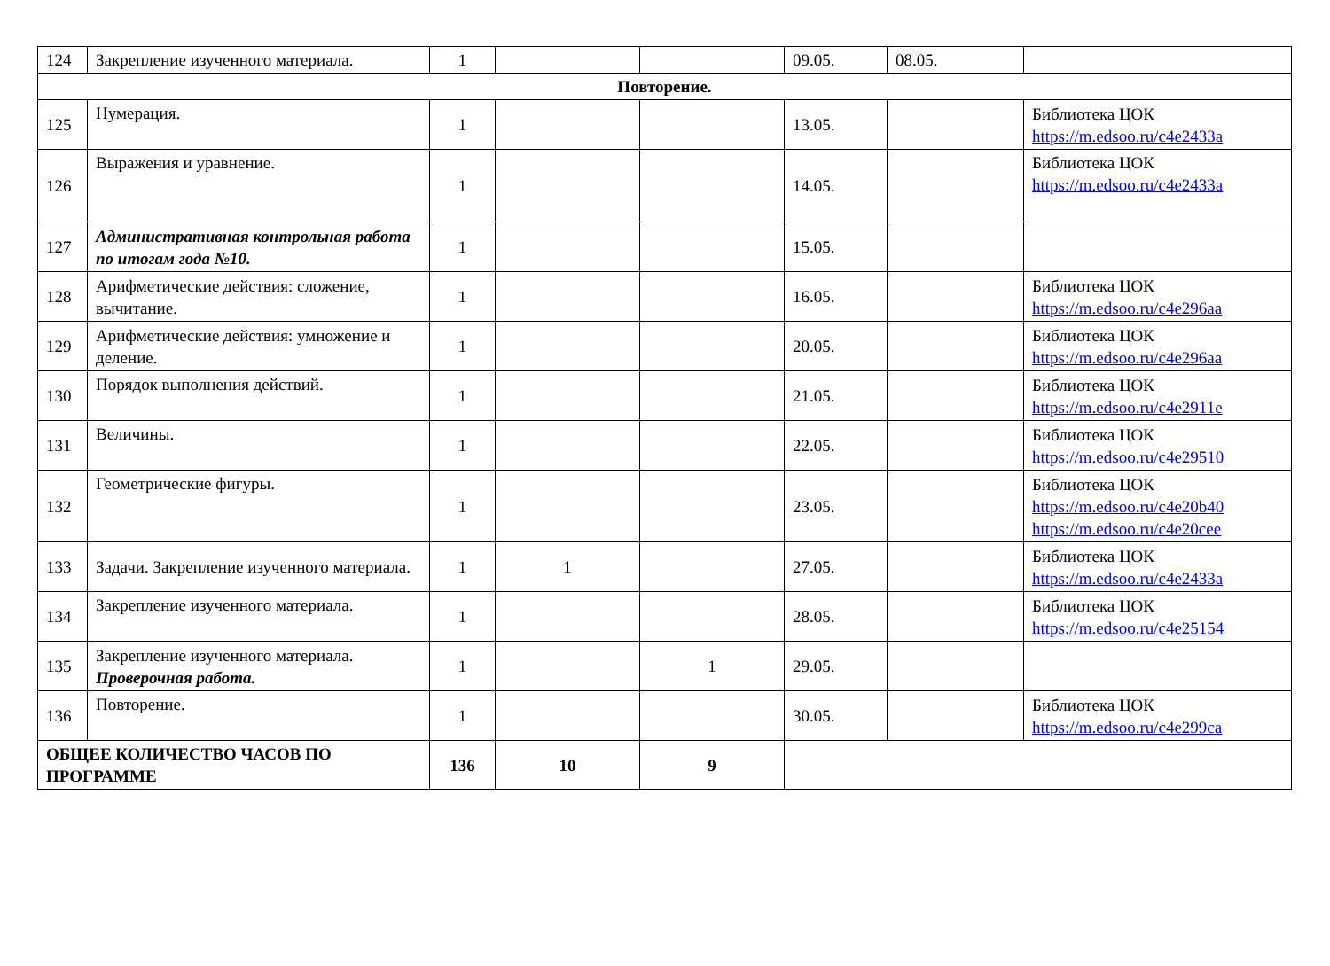| 124 | Закрепление изученного материала. | 1 | | | 09.05. | 08.05. | |
| Повторение. | | | | | | | |
| 125 | Нумерация. | 1 | | | 13.05. | | Библиотека ЦОК https://m.edsoo.ru/c4e2433a |
| 126 | Выражения и уравнение. | 1 | | | 14.05. | | Библиотека ЦОК https://m.edsoo.ru/c4e2433a |
| 127 | Административная контрольная работа по итогам года №10. | 1 | | | 15.05. | | |
| 128 | Арифметические действия: сложение, вычитание. | 1 | | | 16.05. | | Библиотека ЦОК https://m.edsoo.ru/c4e296aa |
| 129 | Арифметические действия: умножение и деление. | 1 | | | 20.05. | | Библиотека ЦОК https://m.edsoo.ru/c4e296aa |
| 130 | Порядок выполнения действий. | 1 | | | 21.05. | | Библиотека ЦОК https://m.edsoo.ru/c4e2911e |
| 131 | Величины. | 1 | | | 22.05. | | Библиотека ЦОК https://m.edsoo.ru/c4e29510 |
| 132 | Геометрические фигуры. | 1 | | | 23.05. | | Библиотека ЦОК https://m.edsoo.ru/c4e20b40 https://m.edsoo.ru/c4e20cee |
| 133 | Задачи. Закрепление изученного материала. | 1 | 1 | | 27.05. | | Библиотека ЦОК https://m.edsoo.ru/c4e2433a |
| 134 | Закрепление изученного материала. | 1 | | | 28.05. | | Библиотека ЦОК https://m.edsoo.ru/c4e25154 |
| 135 | Закрепление изученного материала. Проверочная работа. | 1 | | 1 | 29.05. | | |
| 136 | Повторение. | 1 | | | 30.05. | | Библиотека ЦОК https://m.edsoo.ru/c4e299ca |
| ОБЩЕЕ КОЛИЧЕСТВО ЧАСОВ ПО ПРОГРАММЕ | | 136 | 10 | 9 | | | |